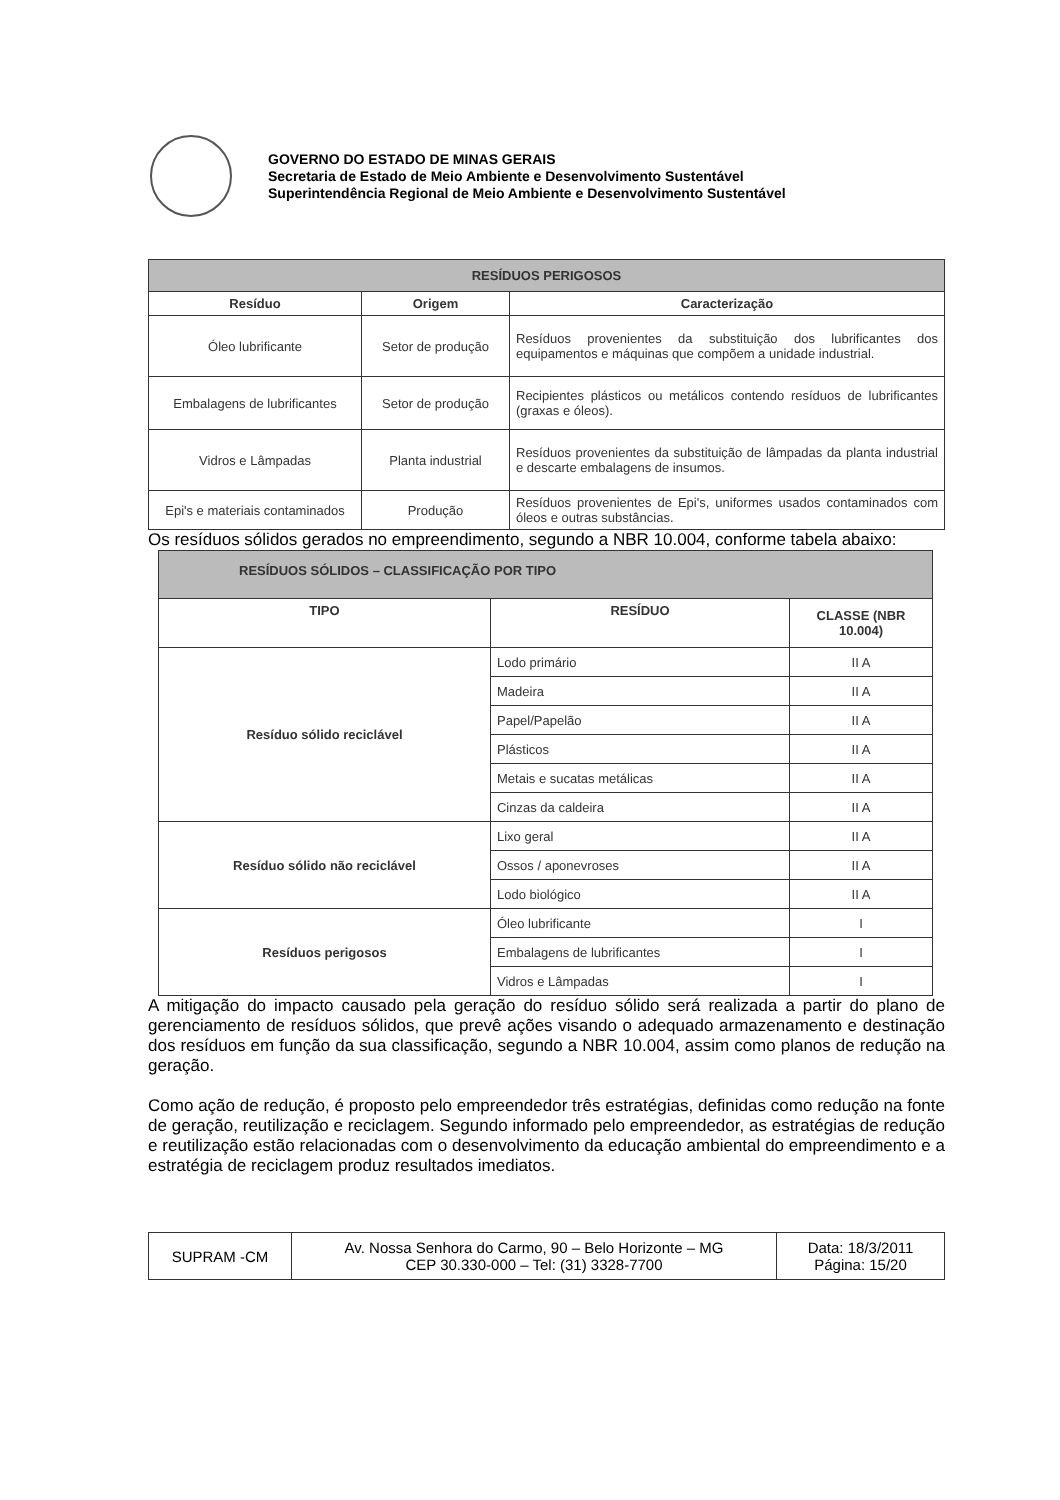GOVERNO DO ESTADO DE MINAS GERAIS
Secretaria de Estado de Meio Ambiente e Desenvolvimento Sustentável
Superintendência Regional de Meio Ambiente e Desenvolvimento Sustentável
| RESÍDUOS PERIGOSOS | | |
| Resíduo | Origem | Caracterização |
| Óleo lubrificante | Setor de produção | Resíduos provenientes da substituição dos lubrificantes dos equipamentos e máquinas que compõem a unidade industrial. |
| Embalagens de lubrificantes | Setor de produção | Recipientes plásticos ou metálicos contendo resíduos de lubrificantes (graxas e óleos). |
| Vidros e Lâmpadas | Planta industrial | Resíduos provenientes da substituição de lâmpadas da planta industrial e descarte embalagens de insumos. |
| Epi's e materiais contaminados | Produção | Resíduos provenientes de Epi's, uniformes usados contaminados com óleos e outras substâncias. |
Os resíduos sólidos gerados no empreendimento, segundo a NBR 10.004, conforme tabela abaixo:
| RESÍDUOS SÓLIDOS – CLASSIFICAÇÃO POR TIPO | | |
| TIPO | RESÍDUO | CLASSE (NBR 10.004) |
| Resíduo sólido reciclável | Lodo primário | II A |
| | Madeira | II A |
| | Papel/Papelão | II A |
| | Plásticos | II A |
| | Metais e sucatas metálicas | II A |
| | Cinzas da caldeira | II A |
| Resíduo sólido não reciclável | Lixo geral | II A |
| | Ossos / aponevroses | II A |
| | Lodo biológico | II A |
| Resíduos perigosos | Óleo lubrificante | I |
| | Embalagens de lubrificantes | I |
| | Vidros e Lâmpadas | I |
A mitigação do impacto causado pela geração do resíduo sólido será realizada a partir do plano de gerenciamento de resíduos sólidos, que prevê ações visando o adequado armazenamento e destinação dos resíduos em função da sua classificação, segundo a NBR 10.004, assim como planos de redução na geração.
Como ação de redução, é proposto pelo empreendedor três estratégias, definidas como redução na fonte de geração, reutilização e reciclagem. Segundo informado pelo empreendedor, as estratégias de redução e reutilização estão relacionadas com o desenvolvimento da educação ambiental do empreendimento e a estratégia de reciclagem produz resultados imediatos.
| SUPRAM -CM | Av. Nossa Senhora do Carmo, 90 – Belo Horizonte – MG CEP 30.330-000 – Tel: (31) 3328-7700 | Data: 18/3/2011 Página: 15/20 |